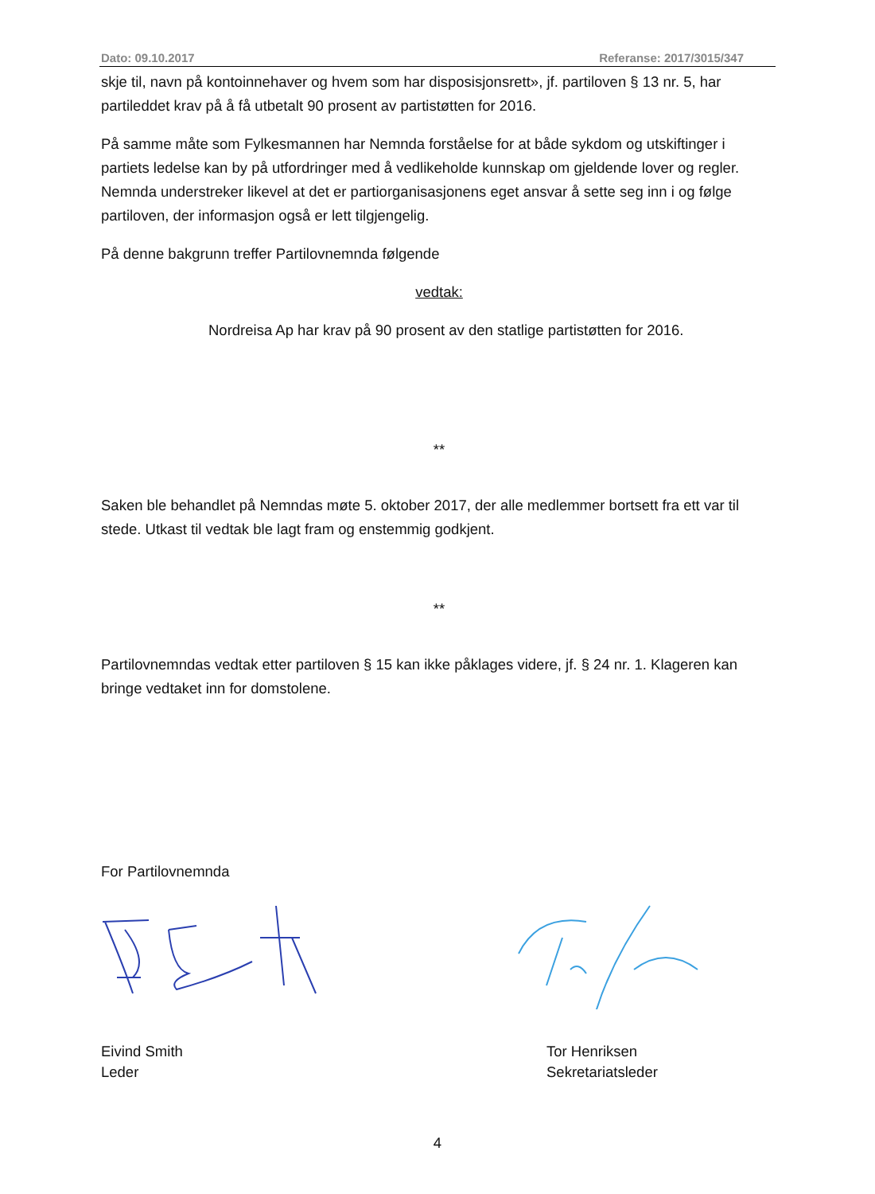Dato: 09.10.2017 Referanse: 2017/3015/347
skje til, navn på kontoinnehaver og hvem som har disposisjonsrett», jf. partiloven § 13 nr. 5, har partileddet krav på å få utbetalt 90 prosent av partistøtten for 2016.
På samme måte som Fylkesmannen har Nemnda forståelse for at både sykdom og utskiftinger i partiets ledelse kan by på utfordringer med å vedlikeholde kunnskap om gjeldende lover og regler. Nemnda understreker likevel at det er partiorganisasjonens eget ansvar å sette seg inn i og følge partiloven, der informasjon også er lett tilgjengelig.
På denne bakgrunn treffer Partilovnemnda følgende
vedtak:
Nordreisa Ap har krav på 90 prosent av den statlige partistøtten for 2016.
**
Saken ble behandlet på Nemndas møte 5. oktober 2017, der alle medlemmer bortsett fra ett var til stede. Utkast til vedtak ble lagt fram og enstemmig godkjent.
**
Partilovnemndas vedtak etter partiloven § 15 kan ikke påklages videre, jf. § 24 nr. 1. Klageren kan bringe vedtaket inn for domstolene.
For Partilovnemnda
Eivind Smith
Leder
Tor Henriksen
Sekretariatsleder
4